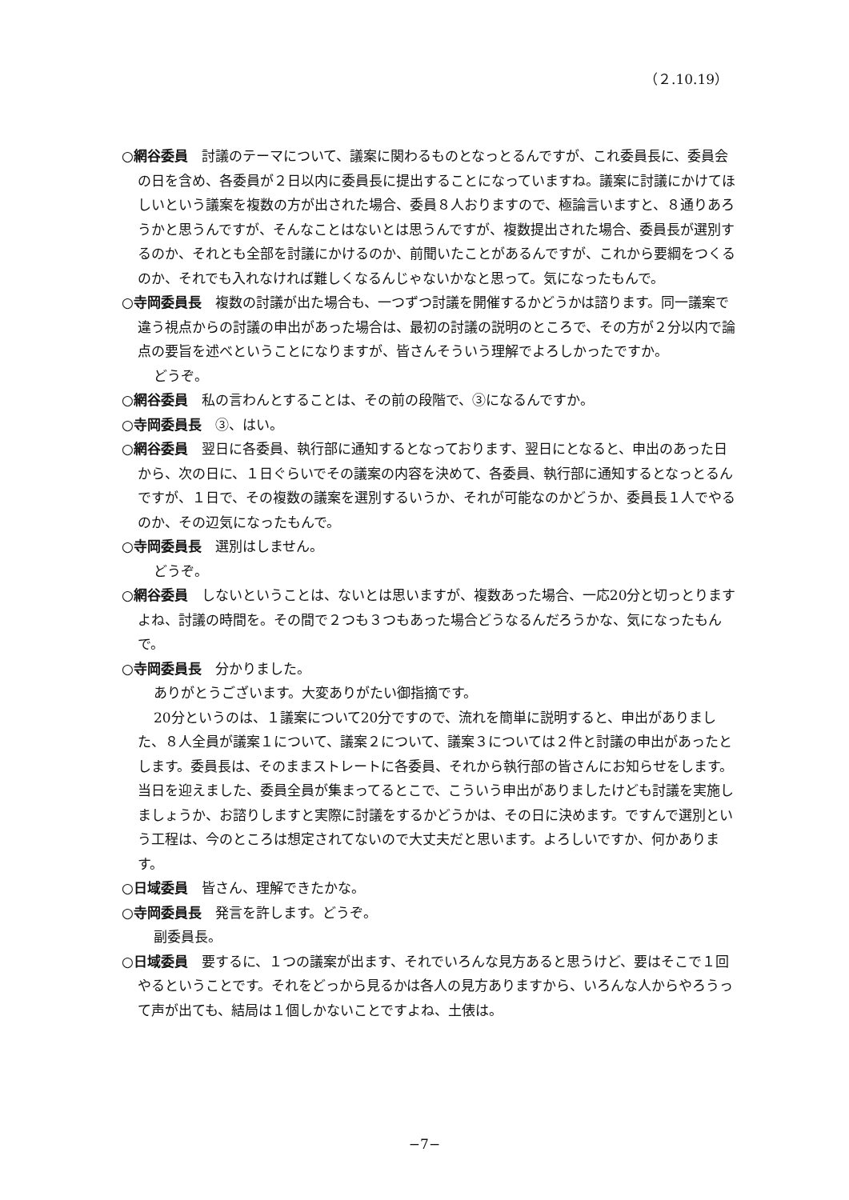（２.10.19）
○網谷委員　討議のテーマについて、議案に関わるものとなっとるんですが、これ委員長に、委員会の日を含め、各委員が２日以内に委員長に提出することになっていますね。議案に討議にかけてほしいという議案を複数の方が出された場合、委員８人おりますので、極論言いますと、８通りあろうかと思うんですが、そんなことはないとは思うんですが、複数提出された場合、委員長が選別するのか、それとも全部を討議にかけるのか、前聞いたことがあるんですが、これから要綱をつくるのか、それでも入れなければ難しくなるんじゃないかなと思って。気になったもんで。
○寺岡委員長　複数の討議が出た場合も、一つずつ討議を開催するかどうかは諮ります。同一議案で違う視点からの討議の申出があった場合は、最初の討議の説明のところで、その方が２分以内で論点の要旨を述べということになりますが、皆さんそういう理解でよろしかったですか。
どうぞ。
○網谷委員　私の言わんとすることは、その前の段階で、③になるんですか。
○寺岡委員長　③、はい。
○網谷委員　翌日に各委員、執行部に通知するとなっております、翌日にとなると、申出のあった日から、次の日に、１日ぐらいでその議案の内容を決めて、各委員、執行部に通知するとなっとるんですが、１日で、その複数の議案を選別するいうか、それが可能なのかどうか、委員長１人でやるのか、その辺気になったもんで。
○寺岡委員長　選別はしません。
どうぞ。
○網谷委員　しないということは、ないとは思いますが、複数あった場合、一応20分と切っとりますよね、討議の時間を。その間で２つも３つもあった場合どうなるんだろうかな、気になったもんで。
○寺岡委員長　分かりました。
ありがとうございます。大変ありがたい御指摘です。
20分というのは、１議案について20分ですので、流れを簡単に説明すると、申出がありました、８人全員が議案１について、議案２について、議案３については２件と討議の申出があったとします。委員長は、そのままストレートに各委員、それから執行部の皆さんにお知らせをします。当日を迎えました、委員全員が集まってるとこで、こういう申出がありましたけども討議を実施しましょうか、お諮りしますと実際に討議をするかどうかは、その日に決めます。ですんで選別という工程は、今のところは想定されてないので大丈夫だと思います。よろしいですか、何かあります。
○日域委員　皆さん、理解できたかな。
○寺岡委員長　発言を許します。どうぞ。
副委員長。
○日域委員　要するに、１つの議案が出ます、それでいろんな見方あると思うけど、要はそこで１回やるということです。それをどっから見るかは各人の見方ありますから、いろんな人からやろうって声が出ても、結局は１個しかないことですよね、土俵は。
−7−